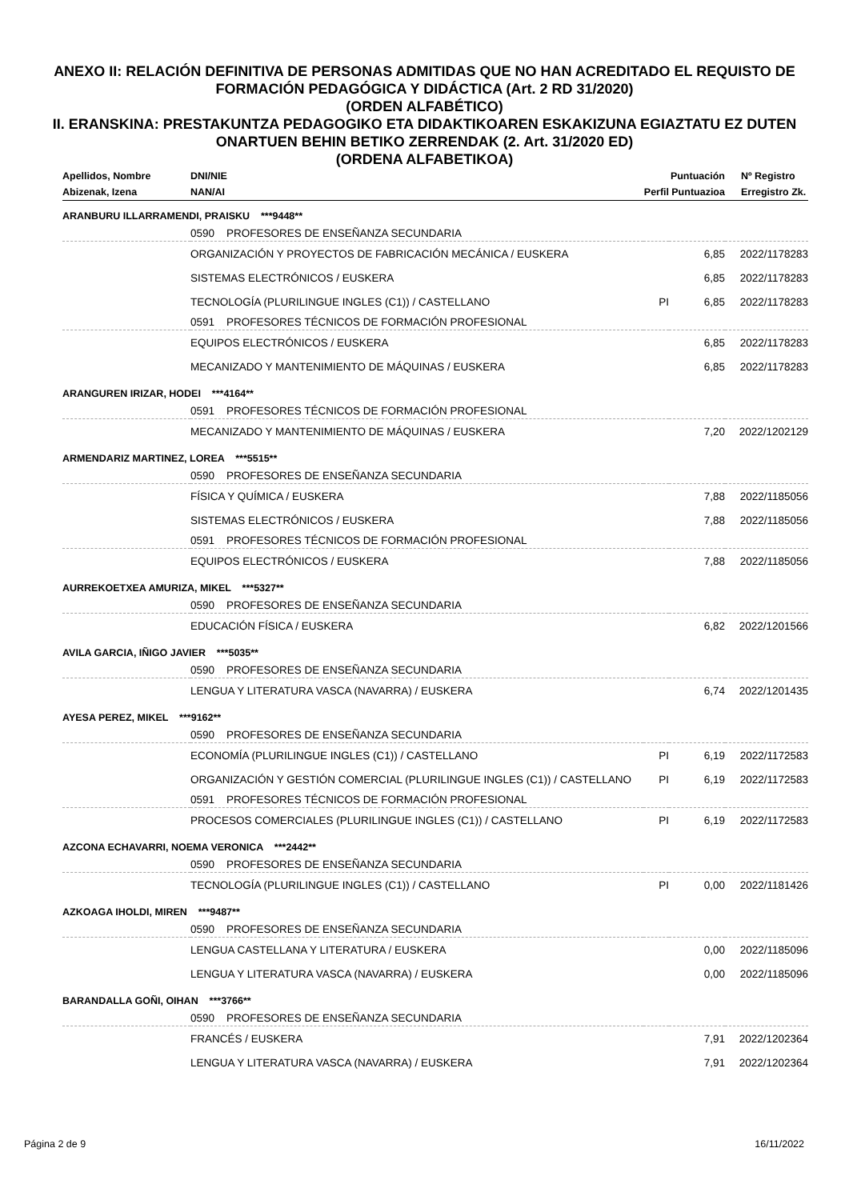ANEXO II: RELACIÓN DEFINITIVA DE PERSONAS ADMITIDAS QUE NO HAN ACREDITADO EL REQUISTO DE FORMACIÓN PEDAGÓGICA Y DIDÁCTICA (Art. 2 RD 31/2020)
(ORDEN ALFABÉTICO)
II. ERANSKINA: PRESTAKUNTZA PEDAGOGIKO ETA DIDAKTIKOAREN ESKAKIZUNA EGIAZTATU EZ DUTEN ONARTUEN BEHIN BETIKO ZERRENDAK (2. Art. 31/2020 ED)
(ORDENA ALFABETIKOA)
| Apellidos, Nombre | DNI/NIE | | Puntuación | Nº Registro |
| --- | --- | --- | --- | --- |
| Abizenak, Izena | NAN/AI | Perfil | Puntuazioa | Erregistro Zk. |
| ARANBURU ILLARRAMENDI, PRAISKU ***9448** | | | | |
| | 0590 PROFESORES DE ENSEÑANZA SECUNDARIA | | | |
| | ORGANIZACIÓN Y PROYECTOS DE FABRICACIÓN MECÁNICA / EUSKERA | | 6,85 | 2022/1178283 |
| | SISTEMAS ELECTRÓNICOS / EUSKERA | | 6,85 | 2022/1178283 |
| | TECNOLOGÍA (PLURILINGUE INGLES (C1)) / CASTELLANO | PI | 6,85 | 2022/1178283 |
| | 0591 PROFESORES TÉCNICOS DE FORMACIÓN PROFESIONAL | | | |
| | EQUIPOS ELECTRÓNICOS / EUSKERA | | 6,85 | 2022/1178283 |
| | MECANIZADO Y MANTENIMIENTO DE MÁQUINAS / EUSKERA | | 6,85 | 2022/1178283 |
| ARANGUREN IRIZAR, HODEI ***4164** | | | | |
| | 0591 PROFESORES TÉCNICOS DE FORMACIÓN PROFESIONAL | | | |
| | MECANIZADO Y MANTENIMIENTO DE MÁQUINAS / EUSKERA | | 7,20 | 2022/1202129 |
| ARMENDARIZ MARTINEZ, LOREA ***5515** | | | | |
| | 0590 PROFESORES DE ENSEÑANZA SECUNDARIA | | | |
| | FÍSICA Y QUÍMICA / EUSKERA | | 7,88 | 2022/1185056 |
| | SISTEMAS ELECTRÓNICOS / EUSKERA | | 7,88 | 2022/1185056 |
| | 0591 PROFESORES TÉCNICOS DE FORMACIÓN PROFESIONAL | | | |
| | EQUIPOS ELECTRÓNICOS / EUSKERA | | 7,88 | 2022/1185056 |
| AURREKOETXEA AMURIZA, MIKEL ***5327** | | | | |
| | 0590 PROFESORES DE ENSEÑANZA SECUNDARIA | | | |
| | EDUCACIÓN FÍSICA / EUSKERA | | 6,82 | 2022/1201566 |
| AVILA GARCIA, IÑIGO JAVIER ***5035** | | | | |
| | 0590 PROFESORES DE ENSEÑANZA SECUNDARIA | | | |
| | LENGUA Y LITERATURA VASCA (NAVARRA) / EUSKERA | | 6,74 | 2022/1201435 |
| AYESA PEREZ, MIKEL ***9162** | | | | |
| | 0590 PROFESORES DE ENSEÑANZA SECUNDARIA | | | |
| | ECONOMÍA (PLURILINGUE INGLES (C1)) / CASTELLANO | PI | 6,19 | 2022/1172583 |
| | ORGANIZACIÓN Y GESTIÓN COMERCIAL (PLURILINGUE INGLES (C1)) / CASTELLANO | PI | 6,19 | 2022/1172583 |
| | 0591 PROFESORES TÉCNICOS DE FORMACIÓN PROFESIONAL | | | |
| | PROCESOS COMERCIALES (PLURILINGUE INGLES (C1)) / CASTELLANO | PI | 6,19 | 2022/1172583 |
| AZCONA ECHAVARRI, NOEMA VERONICA ***2442** | | | | |
| | 0590 PROFESORES DE ENSEÑANZA SECUNDARIA | | | |
| | TECNOLOGÍA (PLURILINGUE INGLES (C1)) / CASTELLANO | PI | 0,00 | 2022/1181426 |
| AZKOAGA IHOLDI, MIREN ***9487** | | | | |
| | 0590 PROFESORES DE ENSEÑANZA SECUNDARIA | | | |
| | LENGUA CASTELLANA Y LITERATURA / EUSKERA | | 0,00 | 2022/1185096 |
| | LENGUA Y LITERATURA VASCA (NAVARRA) / EUSKERA | | 0,00 | 2022/1185096 |
| BARANDALLA GOÑI, OIHAN ***3766** | | | | |
| | 0590 PROFESORES DE ENSEÑANZA SECUNDARIA | | | |
| | FRANCÉS / EUSKERA | | 7,91 | 2022/1202364 |
| | LENGUA Y LITERATURA VASCA (NAVARRA) / EUSKERA | | 7,91 | 2022/1202364 |
Página 2 de 9 16/11/2022